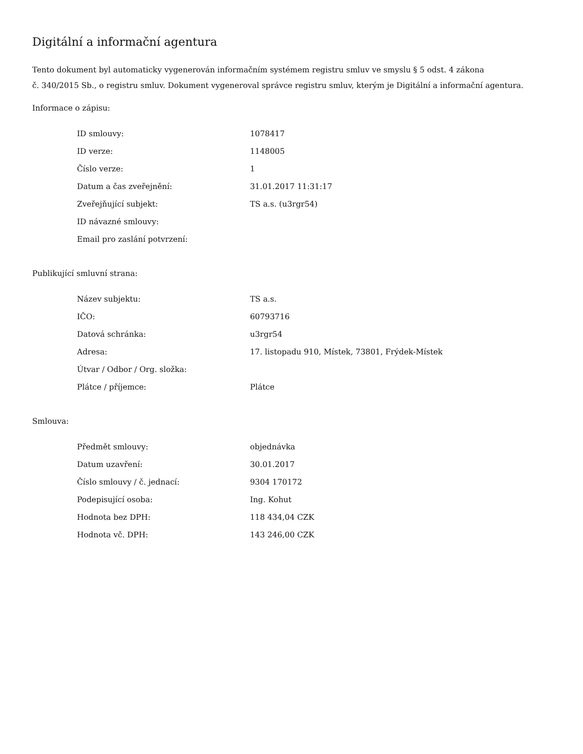Digitální a informační agentura
Tento dokument byl automaticky vygenerován informačním systémem registru smluv ve smyslu § 5 odst. 4 zákona
č. 340/2015 Sb., o registru smluv. Dokument vygeneroval správce registru smluv, kterým je Digitální a informační agentura.
Informace o zápisu:
| ID smlouvy: | 1078417 |
| ID verze: | 1148005 |
| Číslo verze: | 1 |
| Datum a čas zveřejnění: | 31.01.2017 11:31:17 |
| Zveřejňující subjekt: | TS a.s. (u3rgr54) |
| ID návazné smlouvy: | |
| Email pro zaslání potvrzení: | |
Publikující smluvní strana:
| Název subjektu: | TS a.s. |
| IČO: | 60793716 |
| Datová schránka: | u3rgr54 |
| Adresa: | 17. listopadu 910, Místek, 73801, Frýdek-Místek |
| Útvar / Odbor / Org. složka: | |
| Plátce / příjemce: | Plátce |
Smlouva:
| Předmět smlouvy: | objednávka |
| Datum uzavření: | 30.01.2017 |
| Číslo smlouvy / č. jednací: | 9304 170172 |
| Podepisující osoba: | Ing. Kohut |
| Hodnota bez DPH: | 118 434,04 CZK |
| Hodnota vč. DPH: | 143 246,00 CZK |